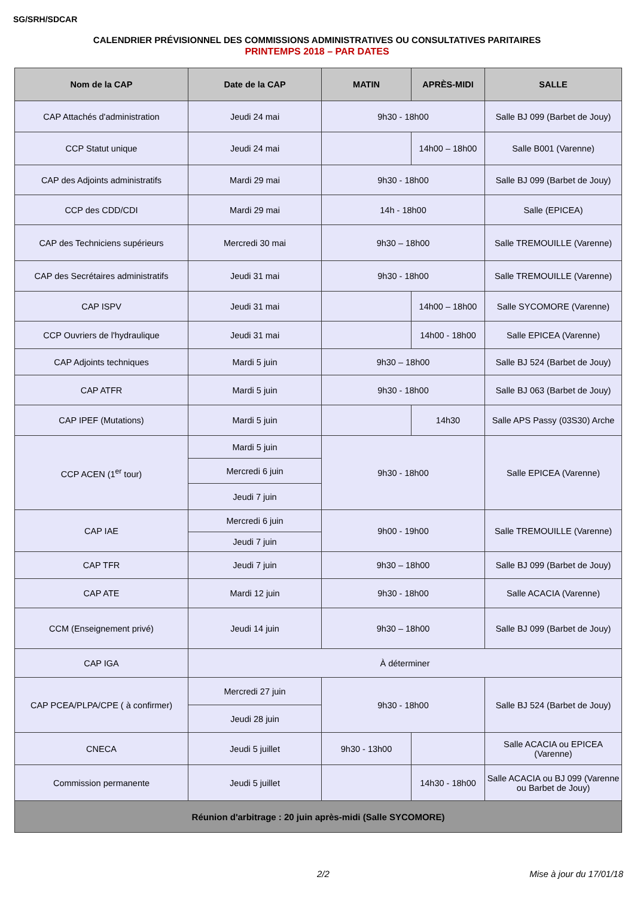SG/SRH/SDCAR
CALENDRIER PRÉVISIONNEL DES COMMISSIONS ADMINISTRATIVES OU CONSULTATIVES PARITAIRES
PRINTEMPS 2018 – PAR DATES
| Nom de la CAP | Date de la CAP | MATIN | APRÈS-MIDI | SALLE |
| --- | --- | --- | --- | --- |
| CAP Attachés d'administration | Jeudi 24 mai | 9h30 - 18h00 | | Salle BJ 099 (Barbet de Jouy) |
| CCP Statut unique | Jeudi 24 mai | | 14h00 – 18h00 | Salle B001 (Varenne) |
| CAP des Adjoints administratifs | Mardi 29 mai | 9h30 - 18h00 | | Salle BJ 099 (Barbet de Jouy) |
| CCP des CDD/CDI | Mardi 29 mai | 14h - 18h00 | | Salle (EPICEA) |
| CAP des Techniciens supérieurs | Mercredi 30 mai | 9h30 – 18h00 | | Salle TREMOUILLE (Varenne) |
| CAP des Secrétaires administratifs | Jeudi 31 mai | 9h30 - 18h00 | | Salle TREMOUILLE (Varenne) |
| CAP ISPV | Jeudi 31 mai | | 14h00 – 18h00 | Salle SYCOMORE (Varenne) |
| CCP Ouvriers de l'hydraulique | Jeudi 31 mai | | 14h00 - 18h00 | Salle EPICEA (Varenne) |
| CAP Adjoints techniques | Mardi 5 juin | 9h30 – 18h00 | | Salle BJ 524 (Barbet de Jouy) |
| CAP ATFR | Mardi 5 juin | 9h30 - 18h00 | | Salle BJ 063 (Barbet de Jouy) |
| CAP IPEF (Mutations) | Mardi 5 juin | | 14h30 | Salle APS Passy (03S30) Arche |
| CCP ACEN (1<sup>er</sup> tour) | Mardi 5 juin | 9h30 - 18h00 | | Salle EPICEA (Varenne) |
| | Mercredi 6 juin | | | |
| | Jeudi 7 juin | | | |
| CAP IAE | Mercredi 6 juin | 9h00 - 19h00 | | Salle TREMOUILLE (Varenne) |
| | Jeudi 7 juin | | | |
| CAP TFR | Jeudi 7 juin | 9h30 – 18h00 | | Salle BJ 099 (Barbet de Jouy) |
| CAP ATE | Mardi 12 juin | 9h30 - 18h00 | | Salle ACACIA (Varenne) |
| CCM (Enseignement privé) | Jeudi 14 juin | 9h30 – 18h00 | | Salle BJ 099 (Barbet de Jouy) |
| CAP IGA | À déterminer | | | |
| CAP PCEA/PLPA/CPE ( à confirmer) | Mercredi 27 juin | 9h30 - 18h00 | | Salle BJ 524 (Barbet de Jouy) |
| | Jeudi 28 juin | | | |
| CNECA | Jeudi 5 juillet | 9h30 - 13h00 | | Salle ACACIA ou EPICEA (Varenne) |
| Commission permanente | Jeudi 5 juillet | | 14h30 - 18h00 | Salle ACACIA ou BJ 099 (Varenne ou Barbet de Jouy) |
| Réunion d'arbitrage : 20 juin après-midi (Salle SYCOMORE) | | | | |
2/2 Mise à jour du 17/01/18